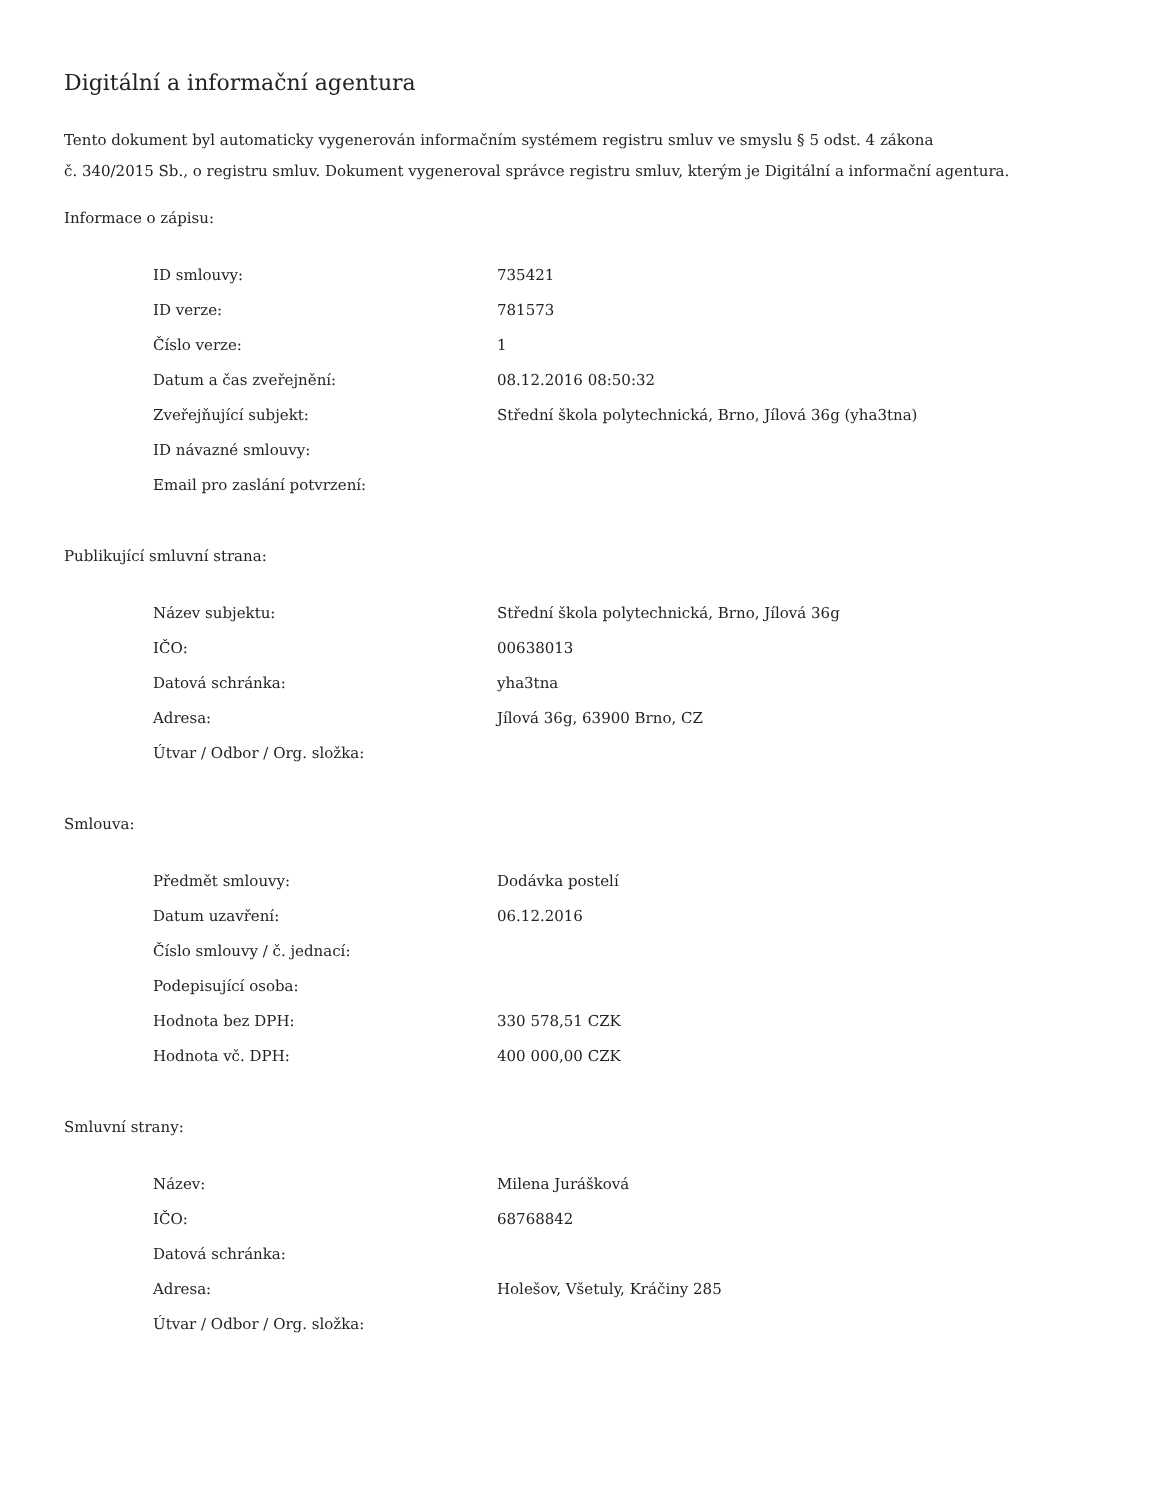Digitální a informační agentura
Tento dokument byl automaticky vygenerován informačním systémem registru smluv ve smyslu § 5 odst. 4 zákona
č. 340/2015 Sb., o registru smluv. Dokument vygeneroval správce registru smluv, kterým je Digitální a informační agentura.
Informace o zápisu:
| ID smlouvy: | 735421 |
| ID verze: | 781573 |
| Číslo verze: | 1 |
| Datum a čas zveřejnění: | 08.12.2016 08:50:32 |
| Zveřejňující subjekt: | Střední škola polytechnická, Brno, Jílová 36g (yha3tna) |
| ID návazné smlouvy: | |
| Email pro zaslání potvrzení: | |
Publikující smluvní strana:
| Název subjektu: | Střední škola polytechnická, Brno, Jílová 36g |
| IČO: | 00638013 |
| Datová schránka: | yha3tna |
| Adresa: | Jílová 36g, 63900 Brno, CZ |
| Útvar / Odbor / Org. složka: | |
Smlouva:
| Předmět smlouvy: | Dodávka postelí |
| Datum uzavření: | 06.12.2016 |
| Číslo smlouvy / č. jednací: | |
| Podepisující osoba: | |
| Hodnota bez DPH: | 330 578,51 CZK |
| Hodnota vč. DPH: | 400 000,00 CZK |
Smluvní strany:
| Název: | Milena Jurášková |
| IČO: | 68768842 |
| Datová schránka: | |
| Adresa: | Holešov, Všetuly, Kráčiny 285 |
| Útvar / Odbor / Org. složka: | |